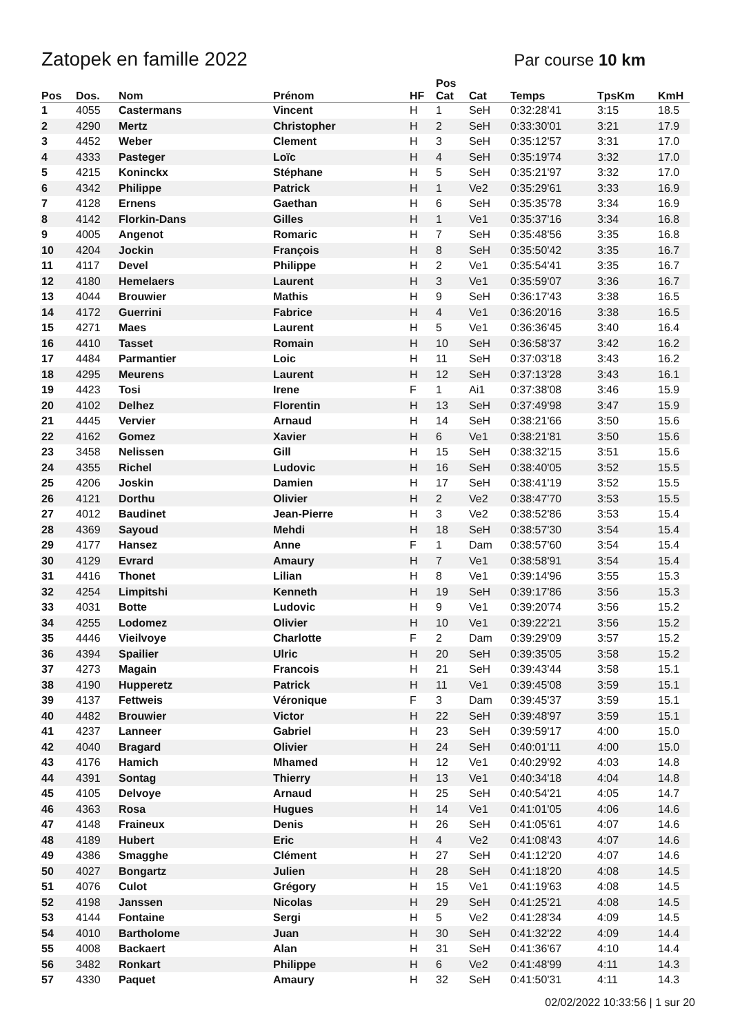Zatopek en famille 2022
Par course 10 km
| Pos | Dos. | Nom | Prénom | HF | Pos Cat | Cat | Temps | TpsKm | KmH |
| --- | --- | --- | --- | --- | --- | --- | --- | --- | --- |
| 1 | 4055 | Castermans | Vincent | H | 1 | SeH | 0:32:28'41 | 3:15 | 18.5 |
| 2 | 4290 | Mertz | Christopher | H | 2 | SeH | 0:33:30'01 | 3:21 | 17.9 |
| 3 | 4452 | Weber | Clement | H | 3 | SeH | 0:35:12'57 | 3:31 | 17.0 |
| 4 | 4333 | Pasteger | Loïc | H | 4 | SeH | 0:35:19'74 | 3:32 | 17.0 |
| 5 | 4215 | Koninckx | Stéphane | H | 5 | SeH | 0:35:21'97 | 3:32 | 17.0 |
| 6 | 4342 | Philippe | Patrick | H | 1 | Ve2 | 0:35:29'61 | 3:33 | 16.9 |
| 7 | 4128 | Ernens | Gaethan | H | 6 | SeH | 0:35:35'78 | 3:34 | 16.9 |
| 8 | 4142 | Florkin-Dans | Gilles | H | 1 | Ve1 | 0:35:37'16 | 3:34 | 16.8 |
| 9 | 4005 | Angenot | Romaric | H | 7 | SeH | 0:35:48'56 | 3:35 | 16.8 |
| 10 | 4204 | Jockin | François | H | 8 | SeH | 0:35:50'42 | 3:35 | 16.7 |
| 11 | 4117 | Devel | Philippe | H | 2 | Ve1 | 0:35:54'41 | 3:35 | 16.7 |
| 12 | 4180 | Hemelaers | Laurent | H | 3 | Ve1 | 0:35:59'07 | 3:36 | 16.7 |
| 13 | 4044 | Brouwier | Mathis | H | 9 | SeH | 0:36:17'43 | 3:38 | 16.5 |
| 14 | 4172 | Guerrini | Fabrice | H | 4 | Ve1 | 0:36:20'16 | 3:38 | 16.5 |
| 15 | 4271 | Maes | Laurent | H | 5 | Ve1 | 0:36:36'45 | 3:40 | 16.4 |
| 16 | 4410 | Tasset | Romain | H | 10 | SeH | 0:36:58'37 | 3:42 | 16.2 |
| 17 | 4484 | Parmantier | Loic | H | 11 | SeH | 0:37:03'18 | 3:43 | 16.2 |
| 18 | 4295 | Meurens | Laurent | H | 12 | SeH | 0:37:13'28 | 3:43 | 16.1 |
| 19 | 4423 | Tosi | Irene | F | 1 | Ai1 | 0:37:38'08 | 3:46 | 15.9 |
| 20 | 4102 | Delhez | Florentin | H | 13 | SeH | 0:37:49'98 | 3:47 | 15.9 |
| 21 | 4445 | Vervier | Arnaud | H | 14 | SeH | 0:38:21'66 | 3:50 | 15.6 |
| 22 | 4162 | Gomez | Xavier | H | 6 | Ve1 | 0:38:21'81 | 3:50 | 15.6 |
| 23 | 3458 | Nelissen | Gill | H | 15 | SeH | 0:38:32'15 | 3:51 | 15.6 |
| 24 | 4355 | Richel | Ludovic | H | 16 | SeH | 0:38:40'05 | 3:52 | 15.5 |
| 25 | 4206 | Joskin | Damien | H | 17 | SeH | 0:38:41'19 | 3:52 | 15.5 |
| 26 | 4121 | Dorthu | Olivier | H | 2 | Ve2 | 0:38:47'70 | 3:53 | 15.5 |
| 27 | 4012 | Baudinet | Jean-Pierre | H | 3 | Ve2 | 0:38:52'86 | 3:53 | 15.4 |
| 28 | 4369 | Sayoud | Mehdi | H | 18 | SeH | 0:38:57'30 | 3:54 | 15.4 |
| 29 | 4177 | Hansez | Anne | F | 1 | Dam | 0:38:57'60 | 3:54 | 15.4 |
| 30 | 4129 | Evrard | Amaury | H | 7 | Ve1 | 0:38:58'91 | 3:54 | 15.4 |
| 31 | 4416 | Thonet | Lilian | H | 8 | Ve1 | 0:39:14'96 | 3:55 | 15.3 |
| 32 | 4254 | Limpitshi | Kenneth | H | 19 | SeH | 0:39:17'86 | 3:56 | 15.3 |
| 33 | 4031 | Botte | Ludovic | H | 9 | Ve1 | 0:39:20'74 | 3:56 | 15.2 |
| 34 | 4255 | Lodomez | Olivier | H | 10 | Ve1 | 0:39:22'21 | 3:56 | 15.2 |
| 35 | 4446 | Vieilvoye | Charlotte | F | 2 | Dam | 0:39:29'09 | 3:57 | 15.2 |
| 36 | 4394 | Spailier | Ulric | H | 20 | SeH | 0:39:35'05 | 3:58 | 15.2 |
| 37 | 4273 | Magain | Francois | H | 21 | SeH | 0:39:43'44 | 3:58 | 15.1 |
| 38 | 4190 | Hupperetz | Patrick | H | 11 | Ve1 | 0:39:45'08 | 3:59 | 15.1 |
| 39 | 4137 | Fettweis | Véronique | F | 3 | Dam | 0:39:45'37 | 3:59 | 15.1 |
| 40 | 4482 | Brouwier | Victor | H | 22 | SeH | 0:39:48'97 | 3:59 | 15.1 |
| 41 | 4237 | Lanneer | Gabriel | H | 23 | SeH | 0:39:59'17 | 4:00 | 15.0 |
| 42 | 4040 | Bragard | Olivier | H | 24 | SeH | 0:40:01'11 | 4:00 | 15.0 |
| 43 | 4176 | Hamich | Mhamed | H | 12 | Ve1 | 0:40:29'92 | 4:03 | 14.8 |
| 44 | 4391 | Sontag | Thierry | H | 13 | Ve1 | 0:40:34'18 | 4:04 | 14.8 |
| 45 | 4105 | Delvoye | Arnaud | H | 25 | SeH | 0:40:54'21 | 4:05 | 14.7 |
| 46 | 4363 | Rosa | Hugues | H | 14 | Ve1 | 0:41:01'05 | 4:06 | 14.6 |
| 47 | 4148 | Fraineux | Denis | H | 26 | SeH | 0:41:05'61 | 4:07 | 14.6 |
| 48 | 4189 | Hubert | Eric | H | 4 | Ve2 | 0:41:08'43 | 4:07 | 14.6 |
| 49 | 4386 | Smagghe | Clément | H | 27 | SeH | 0:41:12'20 | 4:07 | 14.6 |
| 50 | 4027 | Bongartz | Julien | H | 28 | SeH | 0:41:18'20 | 4:08 | 14.5 |
| 51 | 4076 | Culot | Grégory | H | 15 | Ve1 | 0:41:19'63 | 4:08 | 14.5 |
| 52 | 4198 | Janssen | Nicolas | H | 29 | SeH | 0:41:25'21 | 4:08 | 14.5 |
| 53 | 4144 | Fontaine | Sergi | H | 5 | Ve2 | 0:41:28'34 | 4:09 | 14.5 |
| 54 | 4010 | Bartholome | Juan | H | 30 | SeH | 0:41:32'22 | 4:09 | 14.4 |
| 55 | 4008 | Backaert | Alan | H | 31 | SeH | 0:41:36'67 | 4:10 | 14.4 |
| 56 | 3482 | Ronkart | Philippe | H | 6 | Ve2 | 0:41:48'99 | 4:11 | 14.3 |
| 57 | 4330 | Paquet | Amaury | H | 32 | SeH | 0:41:50'31 | 4:11 | 14.3 |
02/02/2022 10:33:56 | 1 sur 20